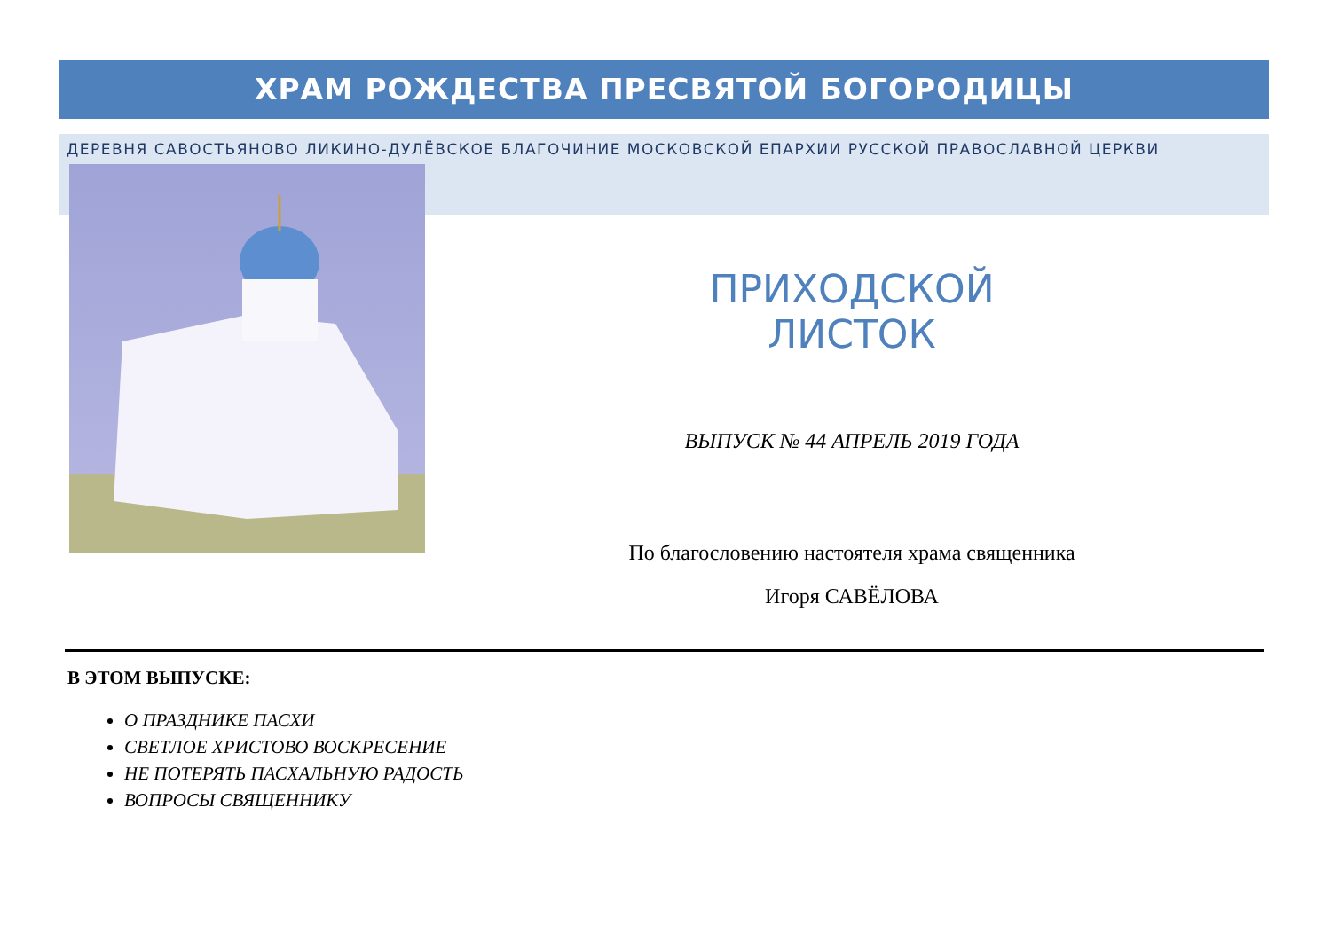ХРАМ РОЖДЕСТВА ПРЕСВЯТОЙ БОГОРОДИЦЫ
ДЕРЕВНЯ САВОСТЬЯНОВО ЛИКИНО-ДУЛЁВСКОЕ БЛАГОЧИНИЕ МОСКОВСКОЙ ЕПАРХИИ РУССКОЙ ПРАВОСЛАВНОЙ ЦЕРКВИ
ПРИХОДСКОЙ ЛИСТОК
ВЫПУСК № 44 АПРЕЛЬ 2019 ГОДА
По благословению настоятеля храма священника
Игоря САВЁЛОВА
В ЭТОМ ВЫПУСКЕ:
О ПРАЗДНИКЕ ПАСХИ
СВЕТЛОЕ ХРИСТОВО ВОСКРЕСЕНИЕ
НЕ ПОТЕРЯТЬ ПАСХАЛЬНУЮ РАДОСТЬ
ВОПРОСЫ СВЯЩЕННИКУ